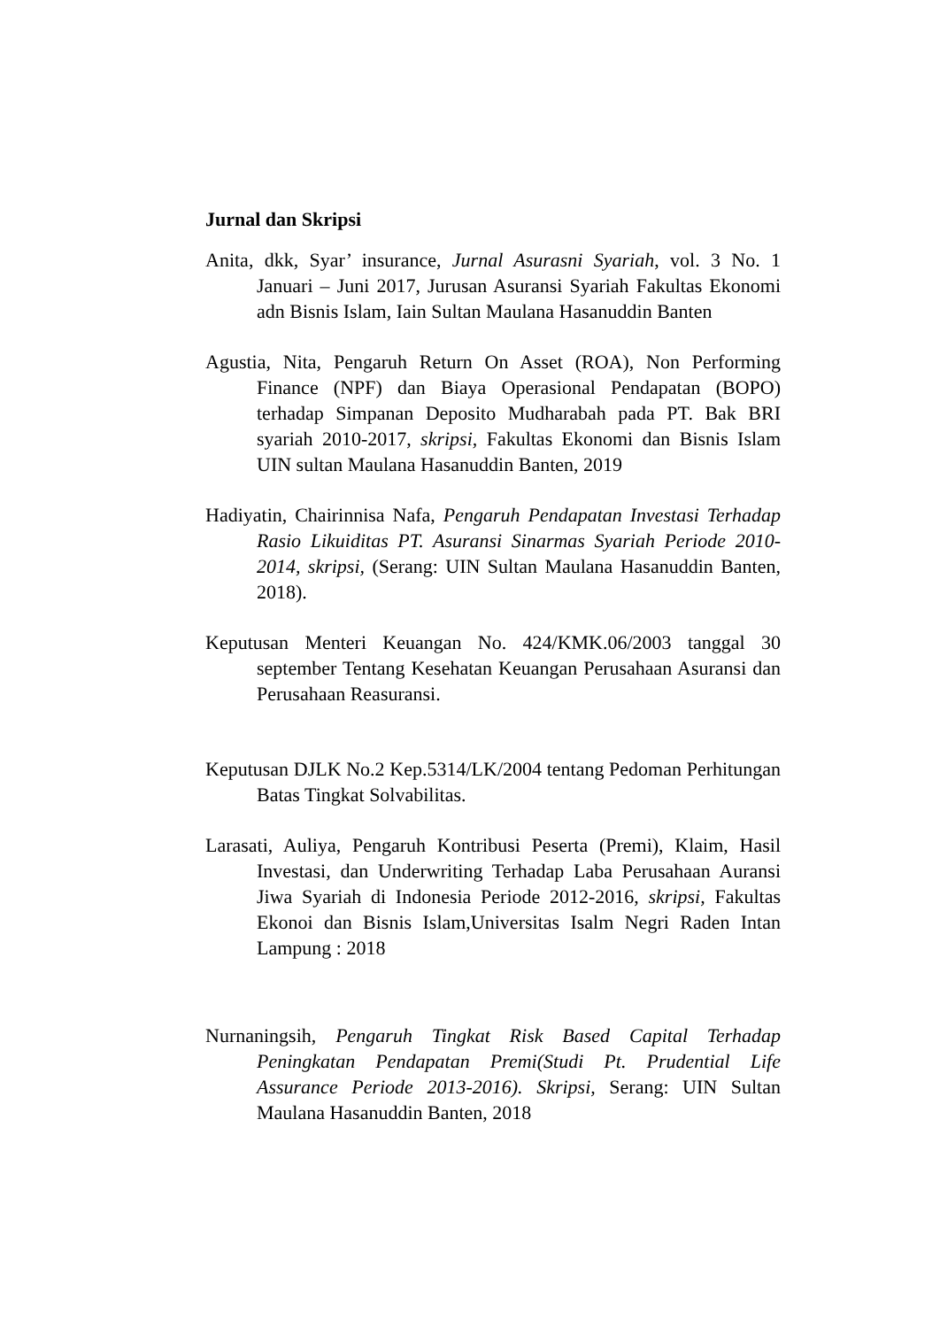Jurnal dan Skripsi
Anita, dkk, Syar’ insurance, Jurnal Asurasni Syariah, vol. 3 No. 1 Januari – Juni 2017, Jurusan Asuransi Syariah Fakultas Ekonomi adn Bisnis Islam, Iain Sultan Maulana Hasanuddin Banten
Agustia, Nita, Pengaruh Return On Asset (ROA), Non Performing Finance (NPF) dan Biaya Operasional Pendapatan (BOPO) terhadap Simpanan Deposito Mudharabah pada PT. Bak BRI syariah 2010-2017, skripsi, Fakultas Ekonomi dan Bisnis Islam UIN sultan Maulana Hasanuddin Banten, 2019
Hadiyatin, Chairinnisa Nafa, Pengaruh Pendapatan Investasi Terhadap Rasio Likuiditas PT. Asuransi Sinarmas Syariah Periode 2010-2014, skripsi, (Serang: UIN Sultan Maulana Hasanuddin Banten, 2018).
Keputusan Menteri Keuangan No. 424/KMK.06/2003 tanggal 30 september Tentang Kesehatan Keuangan Perusahaan Asuransi dan Perusahaan Reasuransi.
Keputusan DJLK No.2 Kep.5314/LK/2004 tentang Pedoman Perhitungan Batas Tingkat Solvabilitas.
Larasati, Auliya, Pengaruh Kontribusi Peserta (Premi), Klaim, Hasil Investasi, dan Underwriting Terhadap Laba Perusahaan Auransi Jiwa Syariah di Indonesia Periode 2012-2016, skripsi, Fakultas Ekonoi dan Bisnis Islam,Universitas Isalm Negri Raden Intan Lampung : 2018
Nurnaningsih, Pengaruh Tingkat Risk Based Capital Terhadap Peningkatan Pendapatan Premi(Studi Pt. Prudential Life Assurance Periode 2013-2016). Skripsi, Serang: UIN Sultan Maulana Hasanuddin Banten, 2018